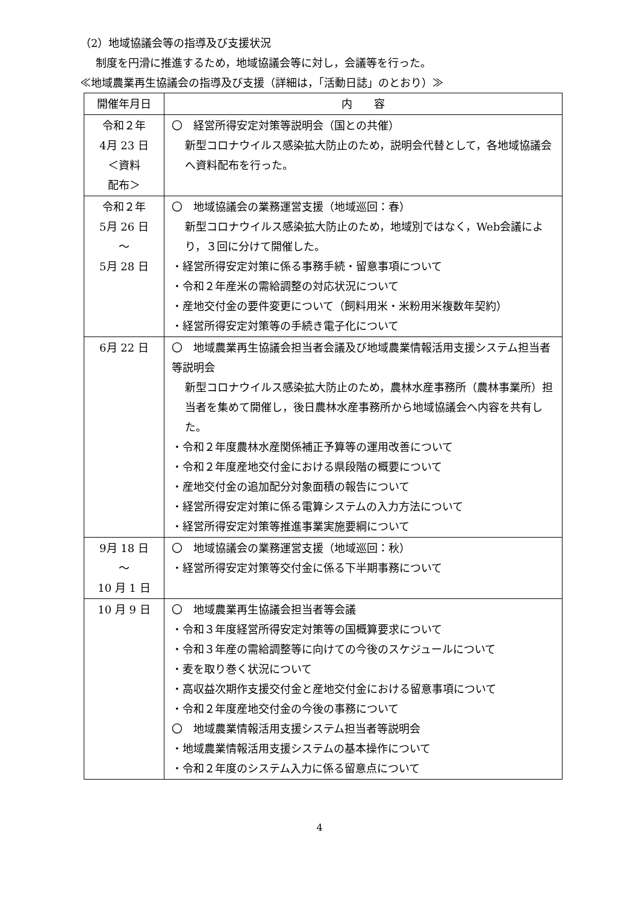（2）地域協議会等の指導及び支援状況
制度を円滑に推進するため，地域協議会等に対し，会議等を行った。
≪地域農業再生協議会の指導及び支援（詳細は，「活動日誌」のとおり）≫
| 開催年月日 | 内 容 |
| --- | --- |
| 令和２年 4月 23 日 ＜資料 配布＞ | 〇 経営所得安定対策等説明会（国との共催） 新型コロナウイルス感染拡大防止のため，説明会代替として，各地域協議会へ資料配布を行った。 |
| 令和２年 5月 26 日 ～ 5月 28 日 | 〇 地域協議会の業務運営支援（地域巡回：春） 新型コロナウイルス感染拡大防止のため，地域別ではなく，Web会議により，３回に分けて開催した。 ・経営所得安定対策に係る事務手続・留意事項について ・令和２年産米の需給調整の対応状況について ・産地交付金の要件変更について（飼料用米・米粉用米複数年契約） ・経営所得安定対策等の手続き電子化について |
| 6月 22 日 | 〇 地域農業再生協議会担当者会議及び地域農業情報活用支援システム担当者等説明会 新型コロナウイルス感染拡大防止のため，農林水産事務所（農林事業所）担当者を集めて開催し，後日農林水産事務所から地域協議会へ内容を共有した。 ・令和２年度農林水産関係補正予算等の運用改善について ・令和２年度産地交付金における県段階の概要について ・産地交付金の追加配分対象面積の報告について ・経営所得安定対策に係る電算システムの入力方法について ・経営所得安定対策等推進事業実施要綱について |
| 9月 18 日 ～ 10 月 1 日 | 〇 地域協議会の業務運営支援（地域巡回：秋） ・経営所得安定対策等交付金に係る下半期事務について |
| 10 月 9 日 | 〇 地域農業再生協議会担当者等会議 ・令和３年度経営所得安定対策等の国概算要求について ・令和３年産の需給調整等に向けての今後のスケジュールについて ・麦を取り巻く状況について ・高収益次期作支援交付金と産地交付金における留意事項について ・令和２年度産地交付金の今後の事務について 〇 地域農業情報活用支援システム担当者等説明会 ・地域農業情報活用支援システムの基本操作について ・令和２年度のシステム入力に係る留意点について |
4